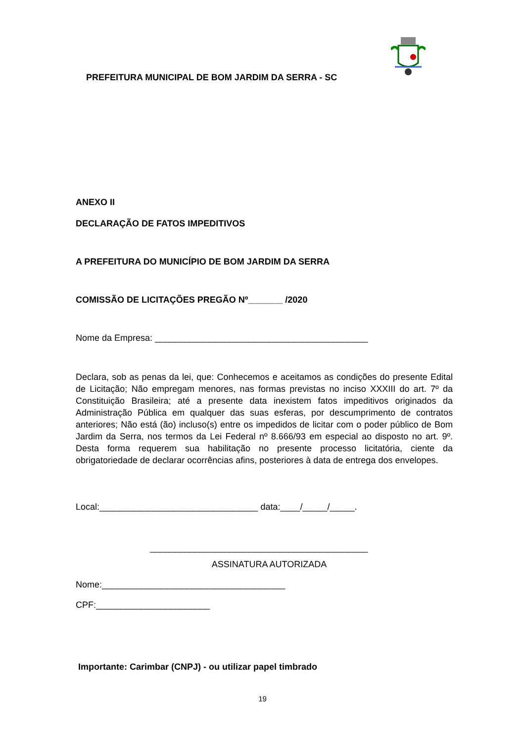PREFEITURA MUNICIPAL DE BOM JARDIM DA SERRA - SC
ANEXO II
DECLARAÇÃO DE FATOS IMPEDITIVOS
A PREFEITURA DO MUNICÍPIO DE BOM JARDIM DA SERRA
COMISSÃO DE LICITAÇÕES PREGÃO Nº_______ /2020
Nome da Empresa: ___________________________________________
Declara, sob as penas da lei, que: Conhecemos e aceitamos as condições do presente Edital de Licitação; Não empregam menores, nas formas previstas no inciso XXXIII do art. 7º da Constituição Brasileira; até a presente data inexistem fatos impeditivos originados da Administração Pública em qualquer das suas esferas, por descumprimento de contratos anteriores; Não está (ão) incluso(s) entre os impedidos de licitar com o poder público de Bom Jardim da Serra, nos termos da Lei Federal nº 8.666/93 em especial ao disposto no art. 9º. Desta forma requerem sua habilitação no presente processo licitatória, ciente da obrigatoriedade de declarar ocorrências afins, posteriores à data de entrega dos envelopes.
Local:________________________________ data:____/_____/_____.
____________________________________________
ASSINATURA AUTORIZADA
Nome:_____________________________________
CPF:_______________________
Importante: Carimbar (CNPJ) - ou utilizar papel timbrado
19